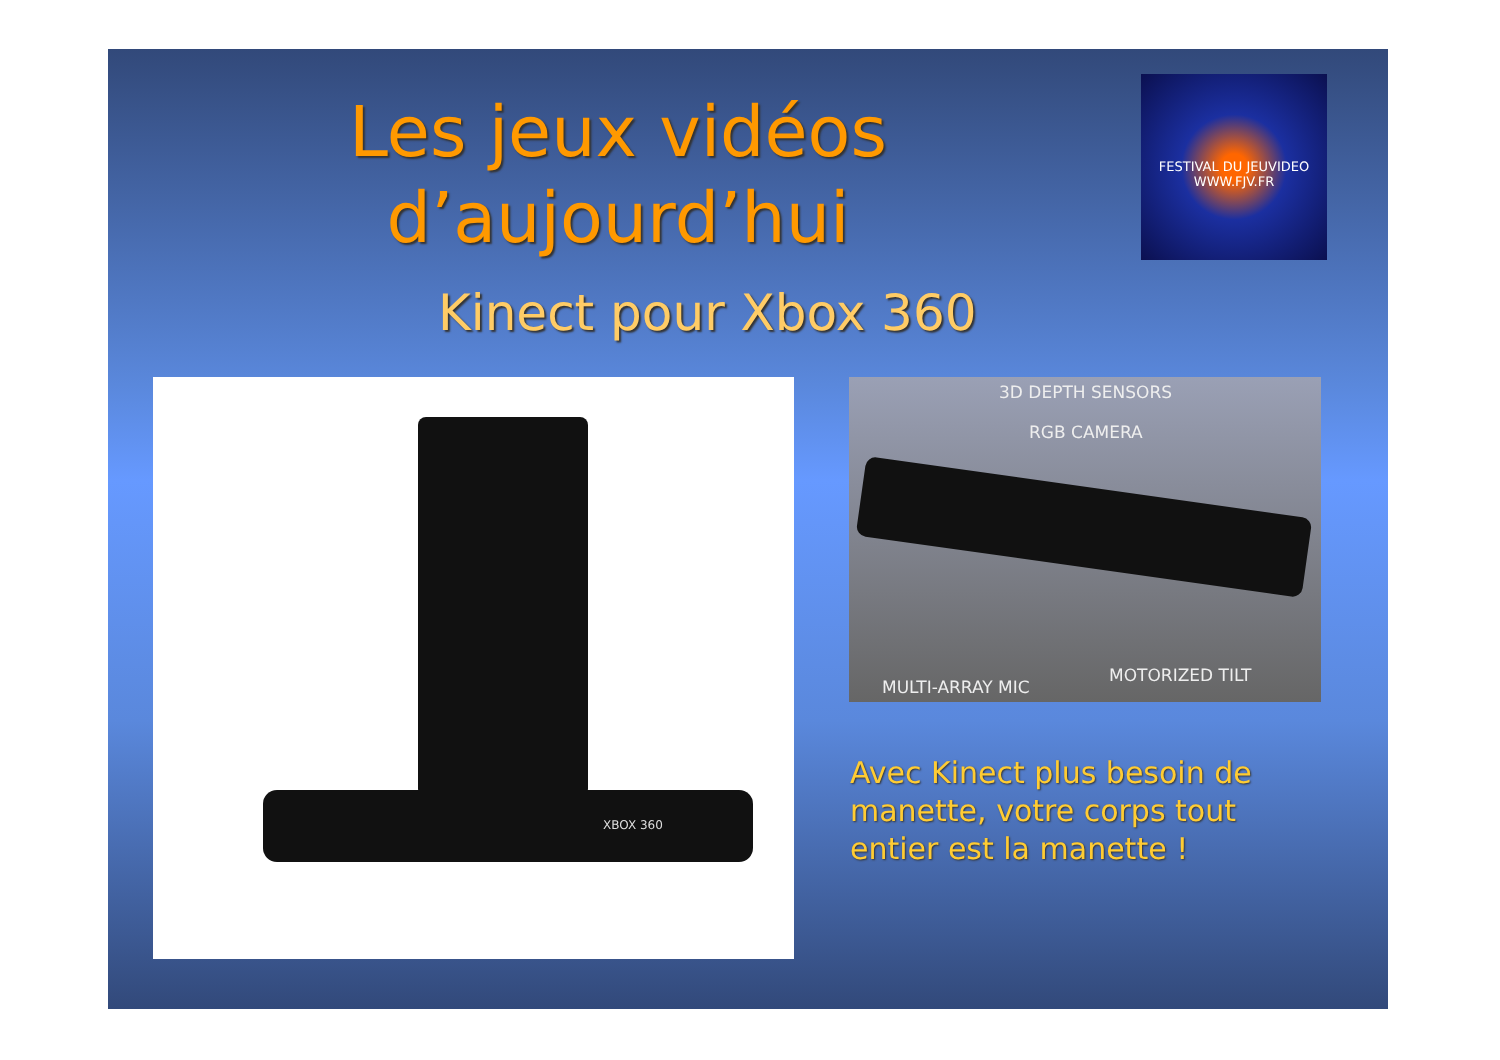Les jeux vidéos d’aujourd’hui
FESTIVAL DU JEUVIDEO
WWW.FJV.FR
Kinect pour Xbox 360
XBOX 360
3D DEPTH SENSORS
RGB CAMERA
MULTI-ARRAY MIC
MOTORIZED TILT
Avec Kinect plus besoin de manette, votre corps tout entier est la manette !